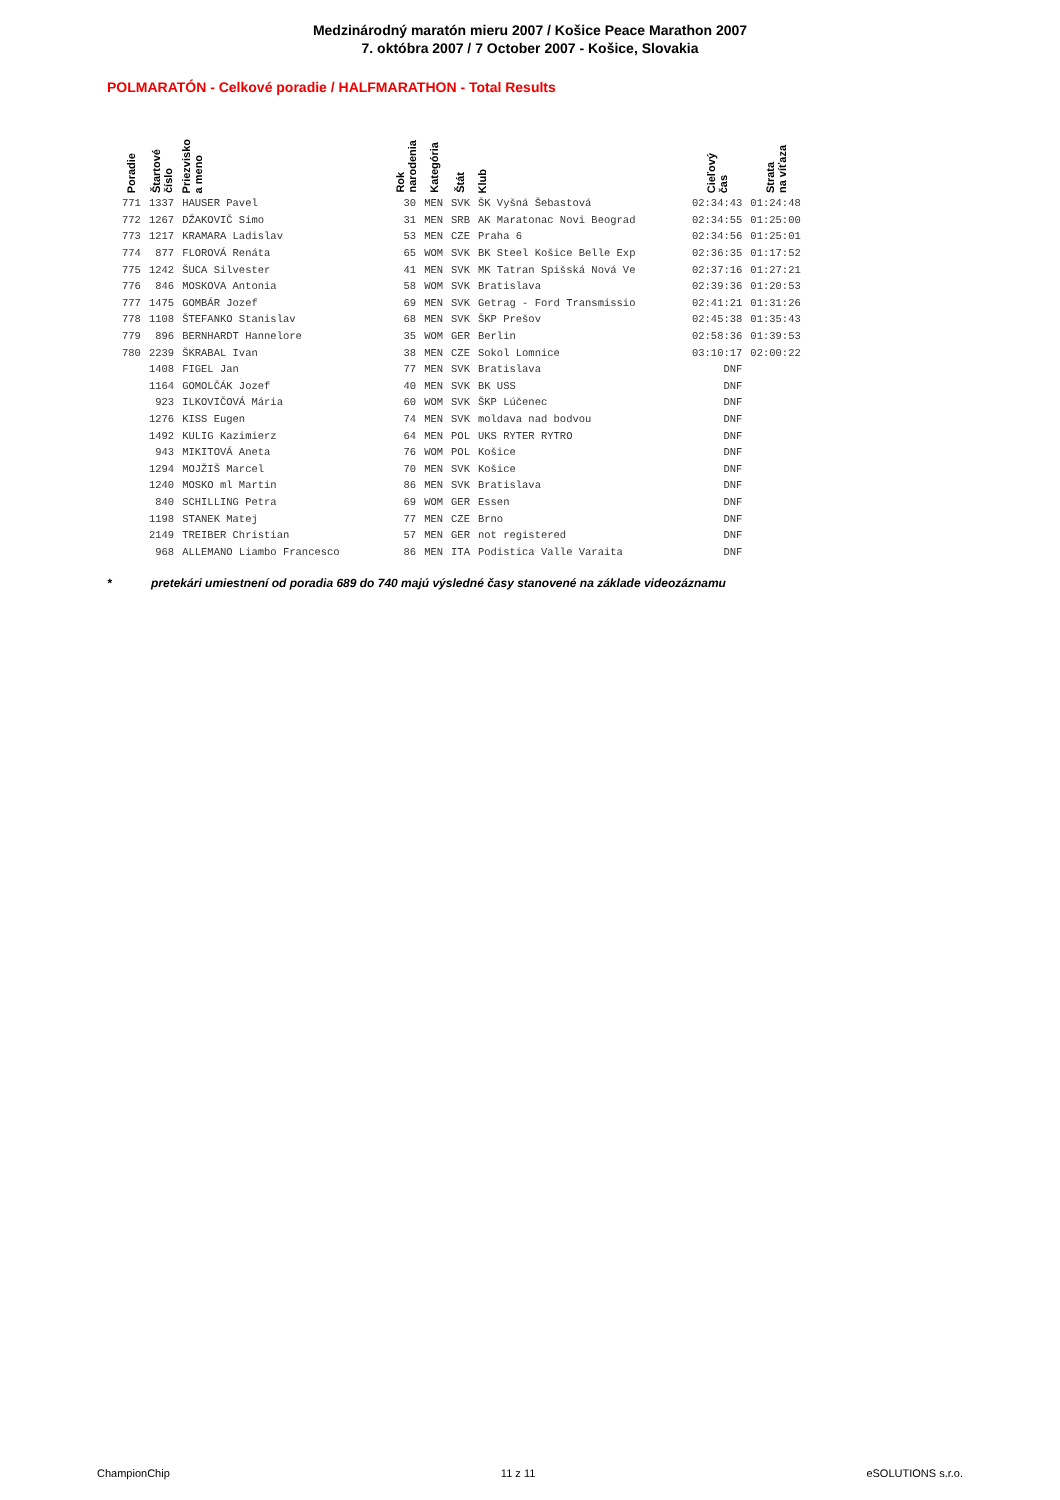Medzinárodný maratón mieru 2007 / Košice Peace Marathon 2007
7. októbra 2007 / 7 October 2007 - Košice, Slovakia
POLMARATÓN - Celkové poradie / HALFMARATHON - Total Results
| Poradie | Štartové číslo | Priezvisko a meno | Rok narodenia | Kategória | Štát | Klub | Cieľový čas | Strata na víťaza |
| --- | --- | --- | --- | --- | --- | --- | --- | --- |
| 771 | 1337 | HAUSER Pavel | 30 | MEN | SVK | ŠK Vyšná Šebastová | 02:34:43 | 01:24:48 |
| 772 | 1267 | DŽAKOVIČ Simo | 31 | MEN | SRB | AK Maratonac Novi Beograd | 02:34:55 | 01:25:00 |
| 773 | 1217 | KRAMARA Ladislav | 53 | MEN | CZE | Praha 6 | 02:34:56 | 01:25:01 |
| 774 | 877 | FLOROVÁ Renáta | 65 | WOM | SVK | BK Steel Košice Belle Exp | 02:36:35 | 01:17:52 |
| 775 | 1242 | ŠUCA Silvester | 41 | MEN | SVK | MK Tatran Spišská Nová Ve | 02:37:16 | 01:27:21 |
| 776 | 846 | MOSKOVA Antonia | 58 | WOM | SVK | Bratislava | 02:39:36 | 01:20:53 |
| 777 | 1475 | GOMBÁR Jozef | 69 | MEN | SVK | Getrag - Ford Transmissio | 02:41:21 | 01:31:26 |
| 778 | 1108 | ŠTEFANKO Stanislav | 68 | MEN | SVK | ŠKP Prešov | 02:45:38 | 01:35:43 |
| 779 | 896 | BERNHARDT Hannelore | 35 | WOM | GER | Berlin | 02:58:36 | 01:39:53 |
| 780 | 2239 | ŠKRABAL Ivan | 38 | MEN | CZE | Sokol Lomnice | 03:10:17 | 02:00:22 |
| | 1408 | FIGEL Jan | 77 | MEN | SVK | Bratislava | DNF | |
| | 1164 | GOMOLČÁK Jozef | 40 | MEN | SVK | BK USS | DNF | |
| | 923 | ILKOVIČOVÁ Mária | 60 | WOM | SVK | ŠKP Lúčenec | DNF | |
| | 1276 | KISS Eugen | 74 | MEN | SVK | moldava nad bodvou | DNF | |
| | 1492 | KULIG Kazimierz | 64 | MEN | POL | UKS RYTER RYTRO | DNF | |
| | 943 | MIKITOVÁ Aneta | 76 | WOM | POL | Košice | DNF | |
| | 1294 | MOJŽIŠ Marcel | 70 | MEN | SVK | Košice | DNF | |
| | 1240 | MOSKO ml Martin | 86 | MEN | SVK | Bratislava | DNF | |
| | 840 | SCHILLING Petra | 69 | WOM | GER | Essen | DNF | |
| | 1198 | STANEK Matej | 77 | MEN | CZE | Brno | DNF | |
| | 2149 | TREIBER Christian | 57 | MEN | GER | not registered | DNF | |
| | 968 | ALLEMANO Liambo Francesco | 86 | MEN | ITA | Podistica Valle Varaita | DNF | |
* pretekári umiestnení od poradia 689 do 740 majú výsledné časy stanovené na základe videozáznamu
ChampionChip 11 z 11 eSOLUTIONS s.r.o.